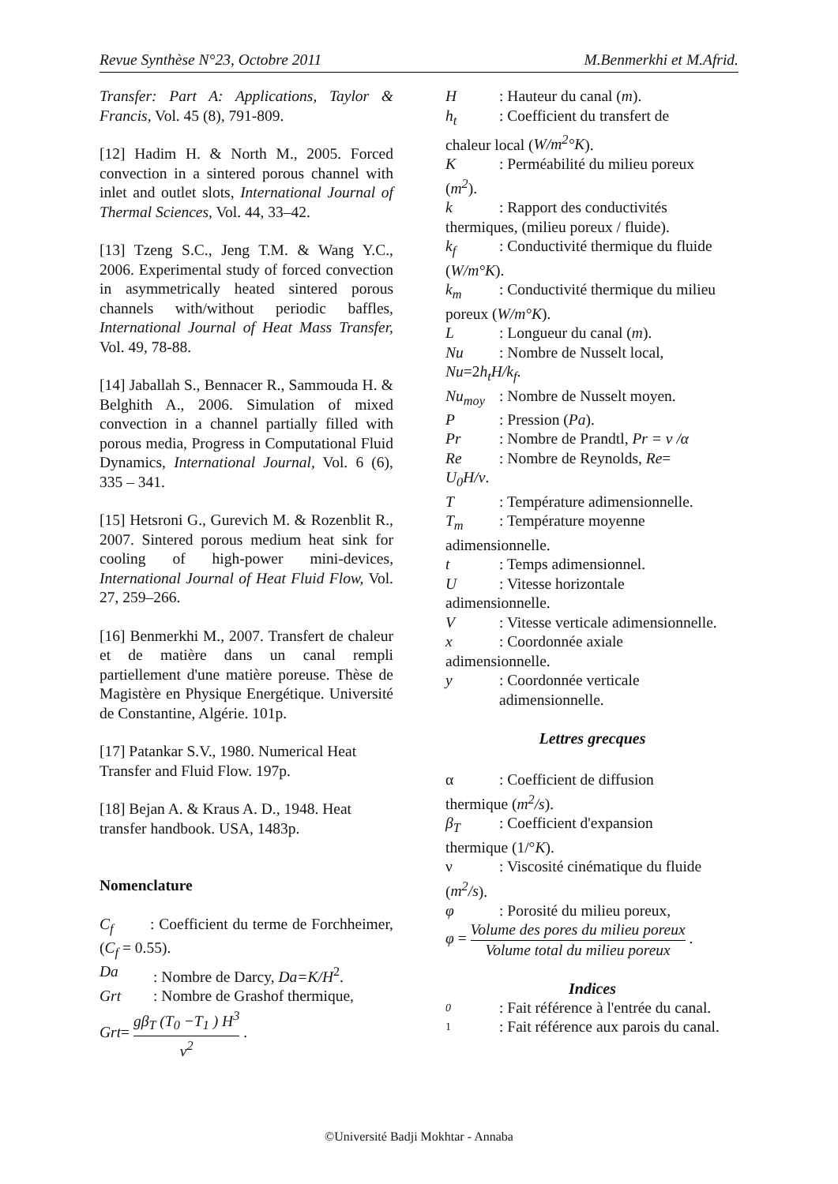Revue Synthèse N°23, Octobre 2011 M.Benmerkhi et M.Afrid.
Transfer: Part A: Applications, Taylor & Francis, Vol. 45 (8), 791-809.
[12] Hadim H. & North M., 2005. Forced convection in a sintered porous channel with inlet and outlet slots, International Journal of Thermal Sciences, Vol. 44, 33–42.
[13] Tzeng S.C., Jeng T.M. & Wang Y.C., 2006. Experimental study of forced convection in asymmetrically heated sintered porous channels with/without periodic baffles, International Journal of Heat Mass Transfer, Vol. 49, 78-88.
[14] Jaballah S., Bennacer R., Sammouda H. & Belghith A., 2006. Simulation of mixed convection in a channel partially filled with porous media, Progress in Computational Fluid Dynamics, International Journal, Vol. 6 (6), 335 – 341.
[15] Hetsroni G., Gurevich M. & Rozenblit R., 2007. Sintered porous medium heat sink for cooling of high-power mini-devices, International Journal of Heat Fluid Flow, Vol. 27, 259–266.
[16] Benmerkhi M., 2007. Transfert de chaleur et de matière dans un canal rempli partiellement d'une matière poreuse. Thèse de Magistère en Physique Energétique. Université de Constantine, Algérie. 101p.
[17] Patankar S.V., 1980. Numerical Heat Transfer and Fluid Flow. 197p.
[18] Bejan A. & Kraus A. D., 1948. Heat transfer handbook. USA, 1483p.
Nomenclature
C<sub>f</sub> : Coefficient du terme de Forchheimer, (C<sub>f</sub> = 0.55).
Da: Nombre de Darcy, Da=K/H<sup>2</sup>.
Grt: Nombre de Grashof thermique,
Grt= gβ<sub>T</sub> (T<sub>0</sub> −T<sub>1</sub> ) H<sup>3</sup> ν<sup>2</sup> .
H: Hauteur du canal (m).
h<sub>t</sub>: Coefficient du transfert de
chaleur local (W/m<sup>2</sup>°K).
K: Perméabilité du milieu poreux
(m<sup>2</sup>).
k: Rapport des conductivités
thermiques, (milieu poreux / fluide).
k<sub>f</sub>: Conductivité thermique du fluide
(W/m°K).
k<sub>m</sub>: Conductivité thermique du milieu
poreux (W/m°K).
L: Longueur du canal (m).
Nu: Nombre de Nusselt local,
Nu=2h<sub>t</sub>H/k<sub>f</sub>.
Nu<sub>moy</sub>: Nombre de Nusselt moyen.
P: Pression (Pa).
Pr: Nombre de Prandtl, Pr = ν /α
Re: Nombre de Reynolds, Re=
U<sub>0</sub>H/ν.
T: Température adimensionnelle.
T<sub>m</sub>: Température moyenne
adimensionnelle.
t: Temps adimensionnel.
U: Vitesse horizontale
adimensionnelle.
V: Vitesse verticale adimensionnelle.
x: Coordonnée axiale
adimensionnelle.
y: Coordonnée verticale
adimensionnelle.
Lettres grecques
α: Coefficient de diffusion
thermique (m<sup>2</sup>/s).
β<sub>T</sub>: Coefficient d'expansion
thermique (1/°K).
ν: Viscosité cinématique du fluide
(m<sup>2</sup>/s).
φ: Porosité du milieu poreux,
φ = Volume des pores du milieu poreux Volume total du milieu poreux .
Indices
0: Fait référence à l'entrée du canal.
1: Fait référence aux parois du canal.
©Université Badji Mokhtar - Annaba